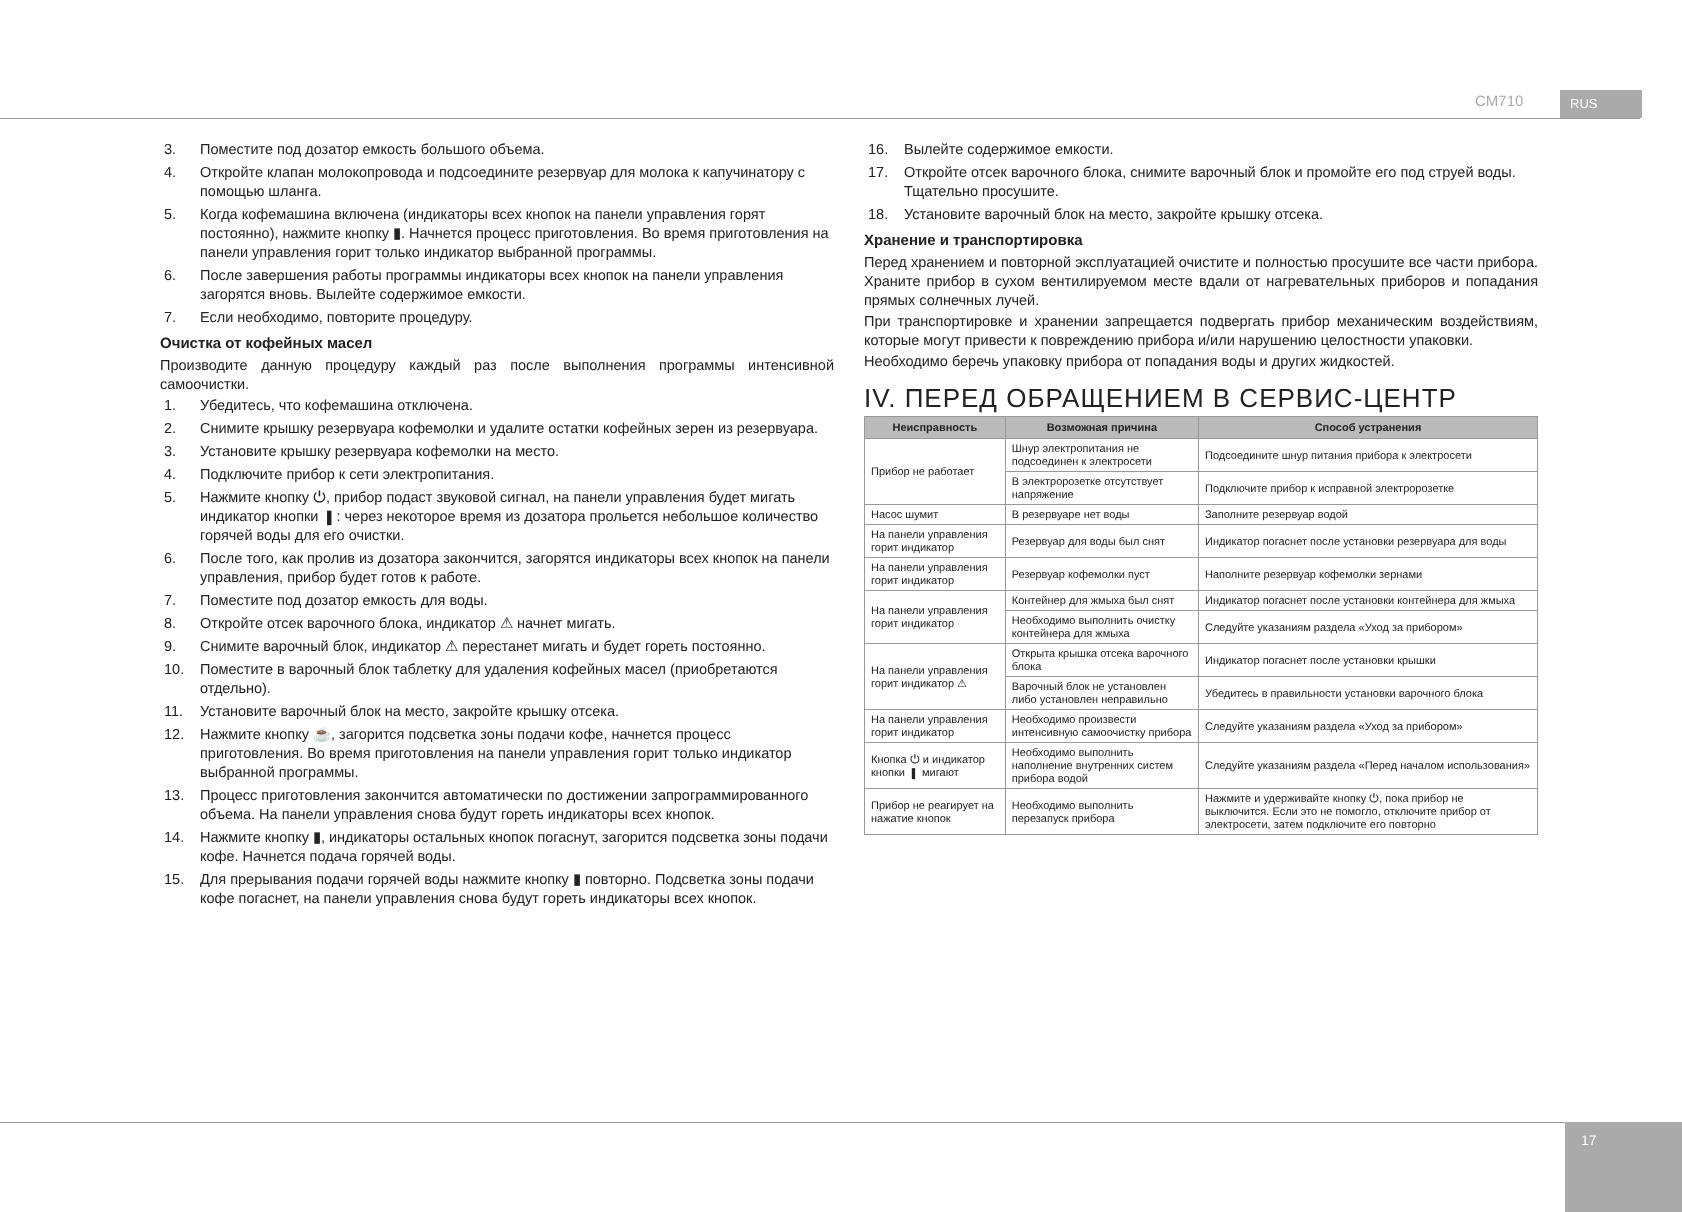CM710 RUS
3. Поместите под дозатор емкость большого объема.
4. Откройте клапан молокопровода и подсоедините резервуар для молока к капучинатору с помощью шланга.
5. Когда кофемашина включена (индикаторы всех кнопок на панели управления горят постоянно), нажмите кнопку ▮. Начнется процесс приготовления. Во время приготовления на панели управления горит только индикатор выбранной программы.
6. После завершения работы программы индикаторы всех кнопок на панели управления загорятся вновь. Вылейте содержимое емкости.
7. Если необходимо, повторите процедуру.
Очистка от кофейных масел
Производите данную процедуру каждый раз после выполнения программы интенсивной самоочистки.
1. Убедитесь, что кофемашина отключена.
2. Снимите крышку резервуара кофемолки и удалите остатки кофейных зерен из резервуара.
3. Установите крышку резервуара кофемолки на место.
4. Подключите прибор к сети электропитания.
5. Нажмите кнопку ⏻, прибор подаст звуковой сигнал, на панели управления будет мигать индикатор кнопки ▮: через некоторое время из дозатора прольется небольшое количество горячей воды для его очистки.
6. После того, как пролив из дозатора закончится, загорятся индикаторы всех кнопок на панели управления, прибор будет готов к работе.
7. Поместите под дозатор емкость для воды.
8. Откройте отсек варочного блока, индикатор ⚠ начнет мигать.
9. Снимите варочный блок, индикатор ⚠ перестанет мигать и будет гореть постоянно.
10. Поместите в варочный блок таблетку для удаления кофейных масел (приобретаются отдельно).
11. Установите варочный блок на место, закройте крышку отсека.
12. Нажмите кнопку ☕, загорится подсветка зоны подачи кофе, начнется процесс приготовления. Во время приготовления на панели управления горит только индикатор выбранной программы.
13. Процесс приготовления закончится автоматически по достижении запрограммированного объема. На панели управления снова будут гореть индикаторы всех кнопок.
14. Нажмите кнопку ▮, индикаторы остальных кнопок погаснут, загорится подсветка зоны подачи кофе. Начнется подача горячей воды.
15. Для прерывания подачи горячей воды нажмите кнопку ▮ повторно. Подсветка зоны подачи кофе погаснет, на панели управления снова будут гореть индикаторы всех кнопок.
16. Вылейте содержимое емкости.
17. Откройте отсек варочного блока, снимите варочный блок и промойте его под струей воды. Тщательно просушите.
18. Установите варочный блок на место, закройте крышку отсека.
Хранение и транспортировка
Перед хранением и повторной эксплуатацией очистите и полностью просушите все части прибора. Храните прибор в сухом вентилируемом месте вдали от нагревательных приборов и попадания прямых солнечных лучей.
При транспортировке и хранении запрещается подвергать прибор механическим воздействиям, которые могут привести к повреждению прибора и/или нарушению целостности упаковки.
Необходимо беречь упаковку прибора от попадания воды и других жидкостей.
IV. ПЕРЕД ОБРАЩЕНИЕМ В СЕРВИС-ЦЕНТР
| Неисправность | Возможная причина | Способ устранения |
| --- | --- | --- |
| Прибор не работает | Шнур электропитания не подсоединен к электросети | Подсоедините шнур питания прибора к электросети |
| | В электророзетке отсутствует напряжение | Подключите прибор к исправной электророзетке |
| Насос шумит | В резервуаре нет воды | Заполните резервуар водой |
| На панели управления горит индикатор | | |
| | Резервуар для воды был снят | Индикатор погаснет после установки резервуара для воды |
| На панели управления горит индикатор | Резервуар кофемолки пуст | Наполните резервуар кофемолки зернами |
| На панели управления горит индикатор | Контейнер для жмыха был снят | Индикатор погаснет после установки контейнера для жмыха |
| | Необходимо выполнить очистку контейнера для жмыха | Следуйте указаниям раздела «Уход за прибором» |
| На панели управления горит индикатор ⚠ | Открыта крышка отсека варочного блока | Индикатор погаснет после установки крышки |
| | Варочный блок не установлен либо установлен неправильно | Убедитесь в правильности установки варочного блока |
| На панели управления горит индикатор | Необходимо произвести интенсивную самоочистку прибора | Следуйте указаниям раздела «Уход за прибором» |
| Кнопка ⏻ и индикатор кнопки ▮ мигают | Необходимо выполнить наполнение внутренних систем прибора водой | Следуйте указаниям раздела «Перед началом использования» |
| Прибор не реагирует на нажатие кнопок | Необходимо выполнить перезапуск прибора | Нажмите и удерживайте кнопку ⏻, пока прибор не выключится. Если это не помогло, отключите прибор от электросети, затем подключите его повторно |
17